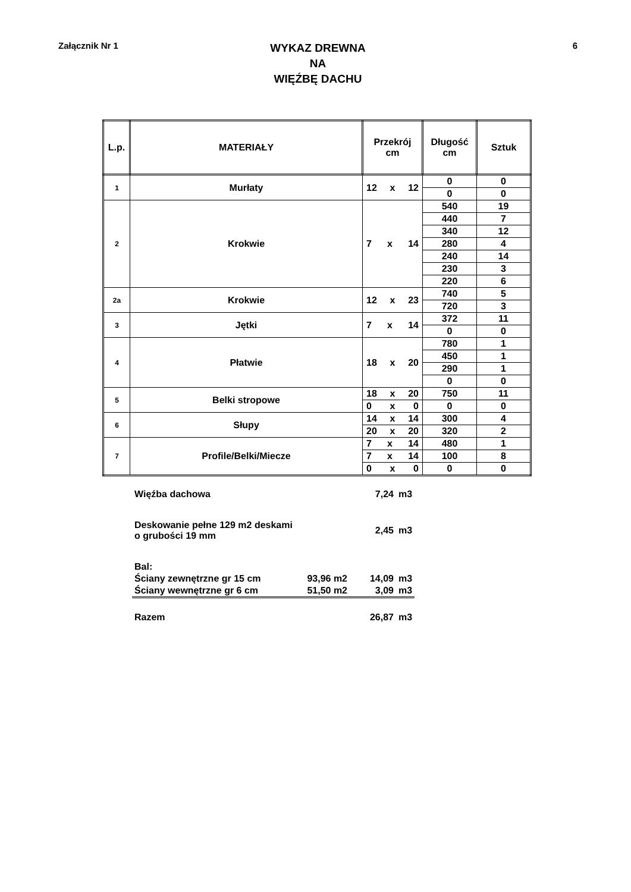Załącznik Nr 1
WYKAZ DREWNA
NA
WIĘŹBĘ DACHU
6
| L.p. | MATERIAŁY | Przekrój cm | Długość cm | Sztuk |
| --- | --- | --- | --- | --- |
| 1 | Murłaty | 12 x 12 | 0 | 0 |
| | | | 0 | 0 |
| 2 | Krokwie | 7 x 14 | 540 | 19 |
| | | | 440 | 7 |
| | | | 340 | 12 |
| | | | 280 | 4 |
| | | | 240 | 14 |
| | | | 230 | 3 |
| | | | 220 | 6 |
| 2a | Krokwie | 12 x 23 | 740 | 5 |
| | | | 720 | 3 |
| 3 | Jętki | 7 x 14 | 372 | 11 |
| | | | 0 | 0 |
| 4 | Płatwie | 18 x 20 | 780 | 1 |
| | | | 450 | 1 |
| | | | 290 | 1 |
| | | | 0 | 0 |
| 5 | Belki stropowe | 18 x 20 | 750 | 11 |
| | | 0 x 0 | 0 | 0 |
| 6 | Słupy | 14 x 14 | 300 | 4 |
| | | 20 x 20 | 320 | 2 |
| 7 | Profile/Belki/Miecze | 7 x 14 | 480 | 1 |
| | | 7 x 14 | 100 | 8 |
| | | 0 x 0 | 0 | 0 |
| Więźba dachowa | | 7,24 | m3 |
| Deskowanie pełne 129 m2 deskami o grubości 19 mm | | 2,45 | m3 |
| Bal: | | | |
| Ściany zewnętrzne gr 15 cm | 93,96 m2 | 14,09 | m3 |
| Ściany wewnętrzne gr 6 cm | 51,50 m2 | 3,09 | m3 |
| Razem | | 26,87 | m3 |